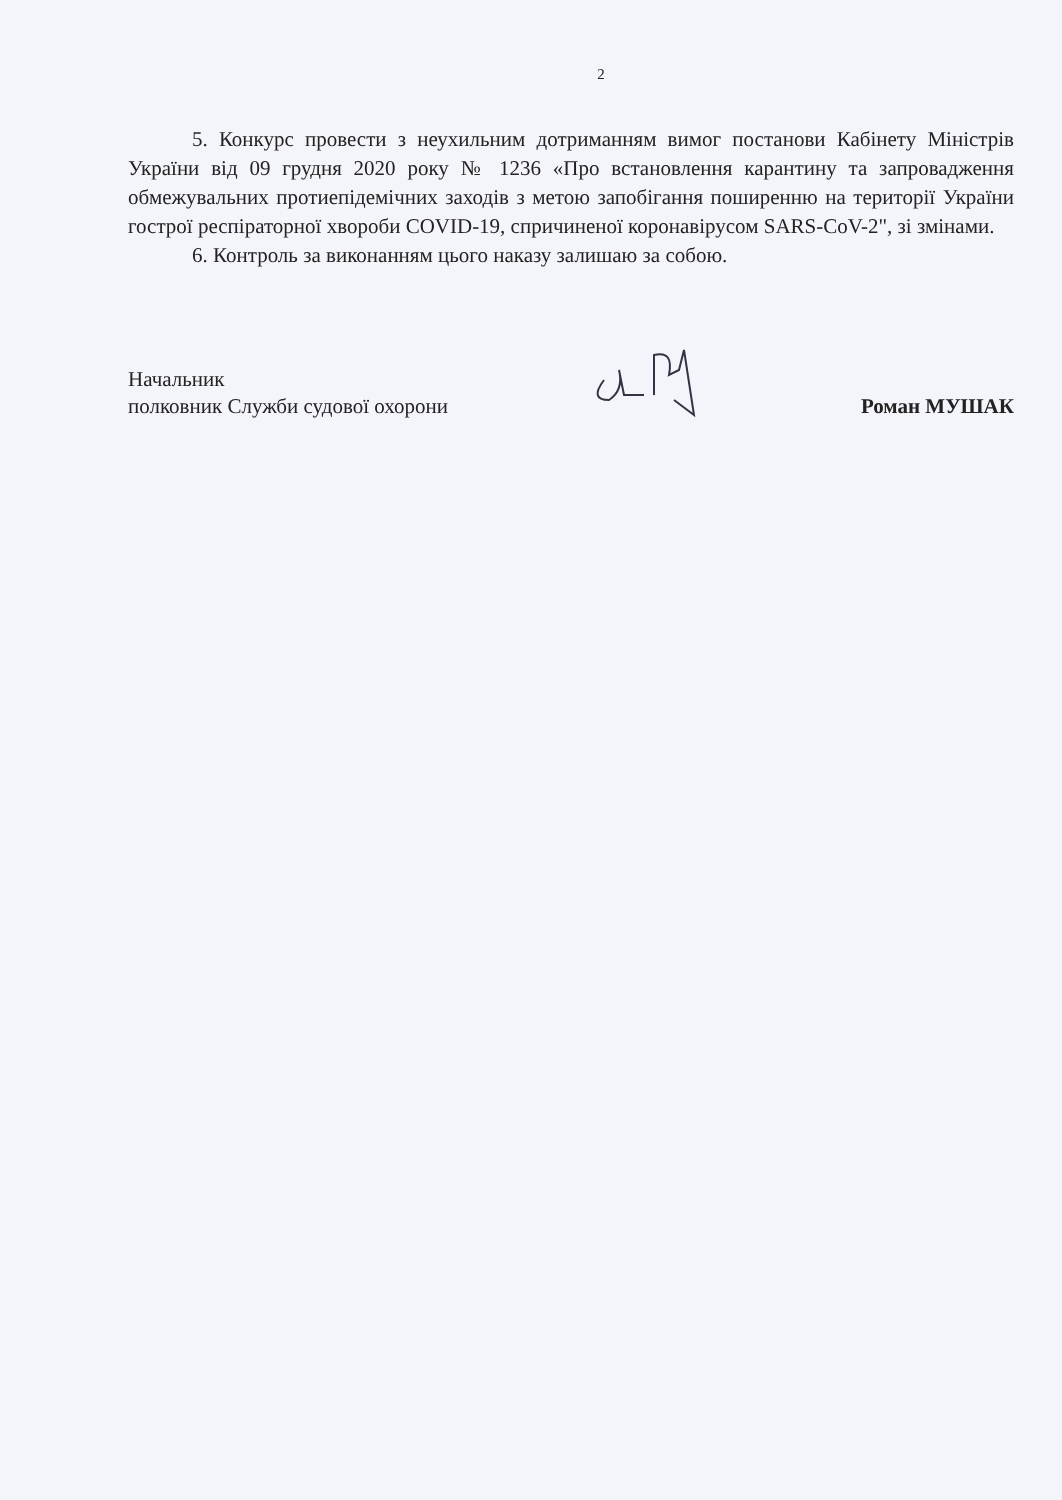2
5. Конкурс провести з неухильним дотриманням вимог постанови Кабінету Міністрів України від 09 грудня 2020 року № 1236 «Про встановлення карантину та запровадження обмежувальних протиепідемічних заходів з метою запобігання поширенню на території України гострої респіраторної хвороби COVID-19, спричиненої коронавірусом SARS-CoV-2", зі змінами.
6. Контроль за виконанням цього наказу залишаю за собою.
Начальник
полковник Служби судової охорони
Роман МУШАК